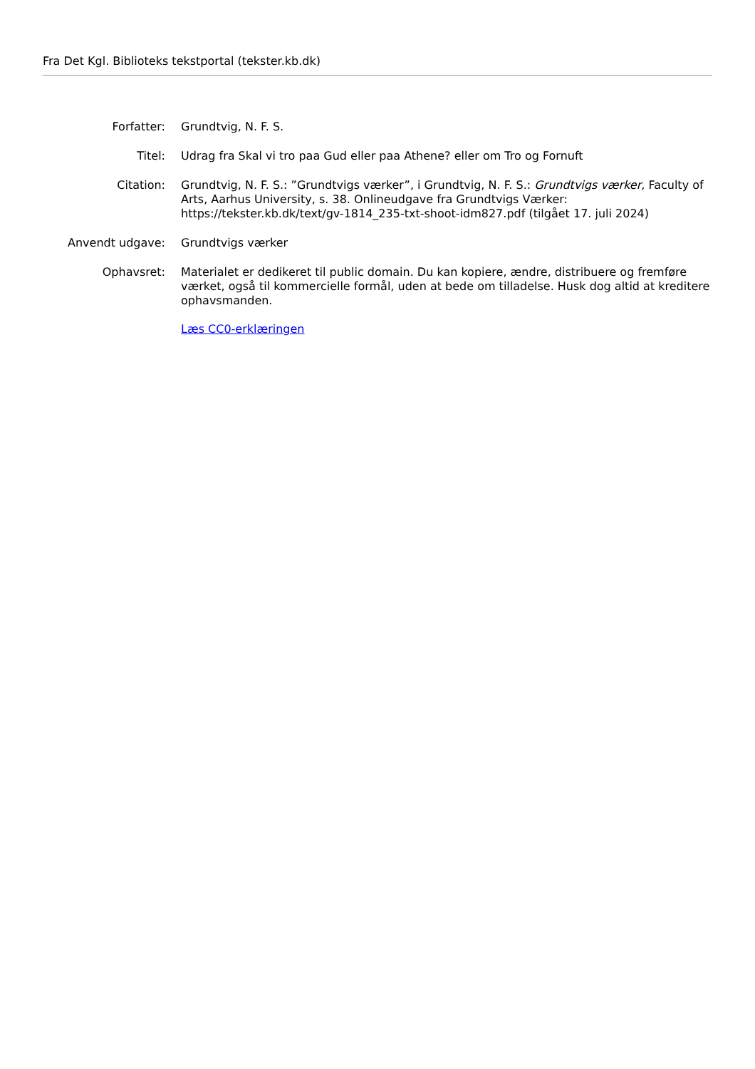Fra Det Kgl. Biblioteks tekstportal (tekster.kb.dk)
| Forfatter: | Grundtvig, N. F. S. |
| Titel: | Udrag fra Skal vi tro paa Gud eller paa Athene? eller om Tro og Fornuft |
| Citation: | Grundtvig, N. F. S.: ”Grundtvigs værker”, i Grundtvig, N. F. S.: Grundtvigs værker , Faculty of Arts, Aarhus University, s. 38. Onlineudgave fra Grundtvigs Værker: https://tekster.kb.dk/text/gv-1814_235-txt-shoot-idm827.pdf (tilgået 17. juli 2024) |
| Anvendt udgave: | Grundtvigs værker |
| Ophavsret: | Materialet er dedikeret til public domain. Du kan kopiere, ændre, distribuere og fremføre værket, også til kommercielle formål, uden at bede om tilladelse. Husk dog altid at kreditere ophavsmanden. Læs CC0-erklæringen |